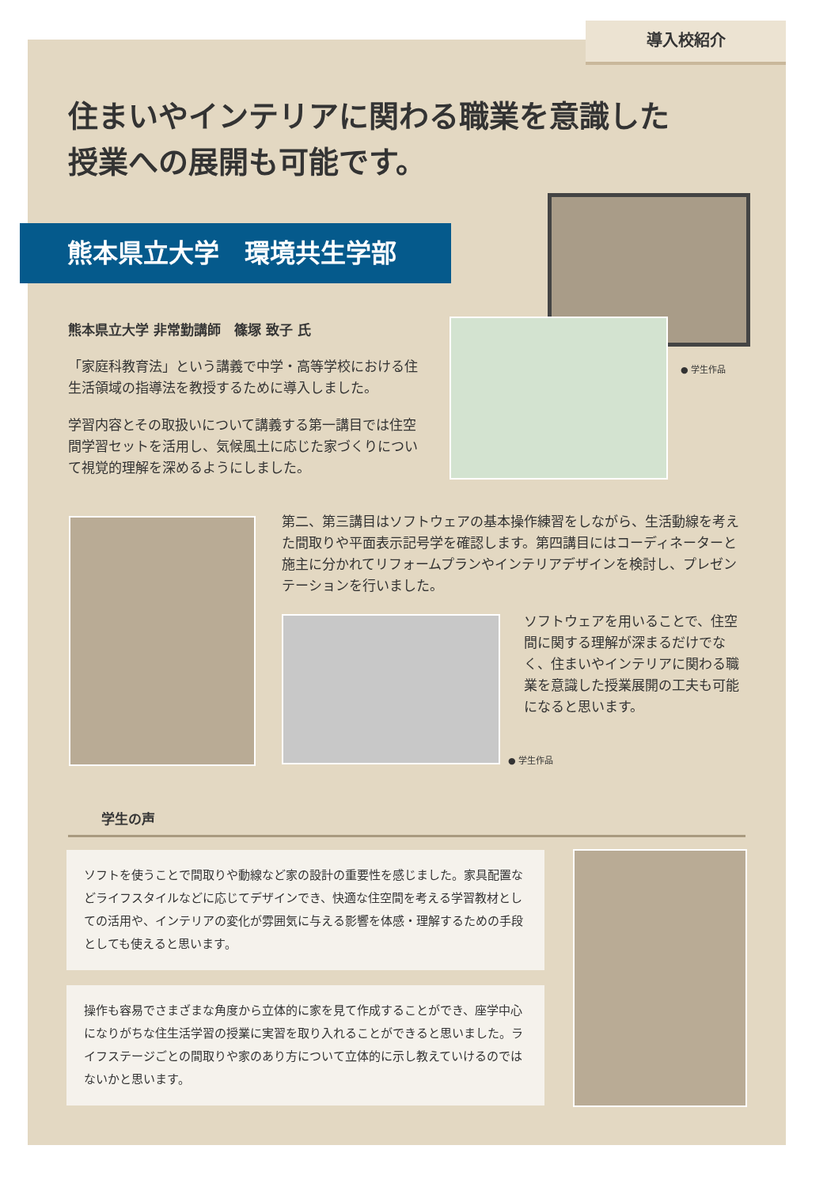導入校紹介
住まいやインテリアに関わる職業を意識した
授業への展開も可能です。
熊本県立大学　環境共生学部
● 学生作品
熊本県立大学 非常勤講師　篠塚 致子 氏
「家庭科教育法」という講義で中学・高等学校における住生活領域の指導法を教授するために導入しました。
学習内容とその取扱いについて講義する第一講目では住空間学習セットを活用し、気候風土に応じた家づくりについて視覚的理解を深めるようにしました。
第二、第三講目はソフトウェアの基本操作練習をしながら、生活動線を考えた間取りや平面表示記号学を確認します。第四講目にはコーディネーターと施主に分かれてリフォームプランやインテリアデザインを検討し、プレゼンテーションを行いました。
● 学生作品
ソフトウェアを用いることで、住空間に関する理解が深まるだけでなく、住まいやインテリアに関わる職業を意識した授業展開の工夫も可能になると思います。
学生の声
ソフトを使うことで間取りや動線など家の設計の重要性を感じました。家具配置などライフスタイルなどに応じてデザインでき、快適な住空間を考える学習教材としての活用や、インテリアの変化が雰囲気に与える影響を体感・理解するための手段としても使えると思います。
操作も容易でさまざまな角度から立体的に家を見て作成することができ、座学中心になりがちな住生活学習の授業に実習を取り入れることができると思いました。ライフステージごとの間取りや家のあり方について立体的に示し教えていけるのではないかと思います。